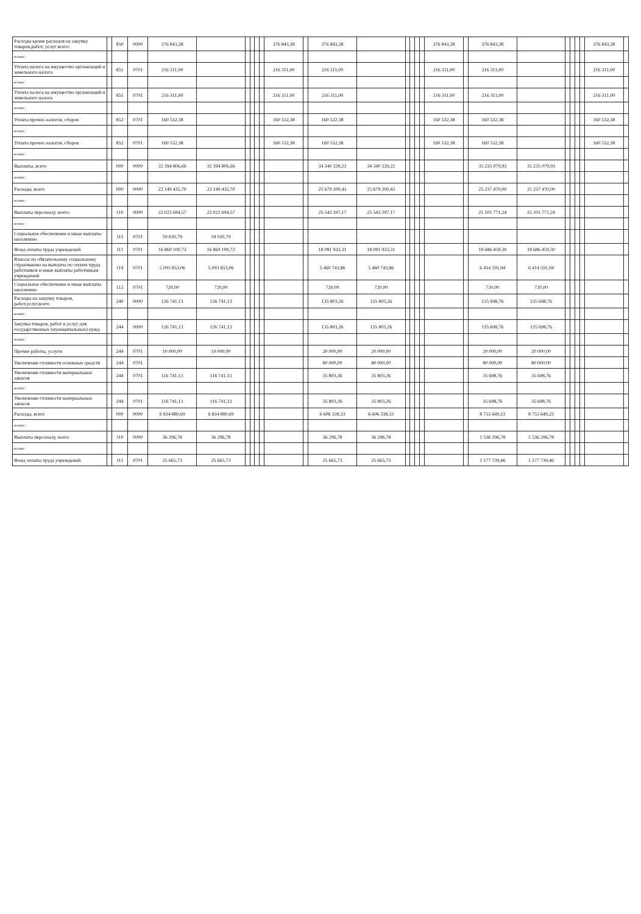| Расходы кроме расходов на закупку товаров,работ, услуг всего: | | 850 | 0000 | 376 843,38 | | | | | | 376 843,38 | | 376 843,38 | | | | | | 376 843,38 | | 376 843,38 | | | | | | 376 843,38 | |
| из них: | | | | | | | | | | | | | | | | | | | | | | | | | | | |
| Уплата налога на имущество организаций и земельного налога | | 851 | 0701 | 216 311,00 | | | | | | 216 311,00 | | 216 311,00 | | | | | | 216 311,00 | | 216 311,00 | | | | | | 216 311,00 | |
| из них: | | | | | | | | | | | | | | | | | | | | | | | | | | | |
| Уплата налога на имущество организаций и земельного налога | | 851 | 0701 | 216 311,00 | | | | | | 216 311,00 | | 216 311,00 | | | | | | 216 311,00 | | 216 311,00 | | | | | | 216 311,00 | |
| из них: | | | | | | | | | | | | | | | | | | | | | | | | | | | |
| Уплата прочих налогов, сборов | | 852 | 0701 | 160 532,38 | | | | | | 160 532,38 | | 160 532,38 | | | | | | 160 532,38 | | 160 532,38 | | | | | | 160 532,38 | |
| из них: | | | | | | | | | | | | | | | | | | | | | | | | | | | |
| Уплата прочих налогов, сборов | | 852 | 0701 | 160 532,38 | | | | | | 160 532,38 | | 160 532,38 | | | | | | 160 532,38 | | 160 532,38 | | | | | | 160 532,38 | |
| из них: | | | | | | | | | | | | | | | | | | | | | | | | | | | |
| Выплаты, всего | | 000 | 0000 | 32 394 806,66 | 32 394 806,66 | | | | | | | 34 340 339,22 | 34 340 339,22 | | | | | | | 35 235 079,93 | 35 235 079,93 | | | | | | |
| из них: | | | | | | | | | | | | | | | | | | | | | | | | | | | |
| Расходы, всего | | 000 | 0000 | 22 149 435,70 | 22 149 435,70 | | | | | | | 25 679 200,43 | 25 679 200,43 | | | | | | | 25 237 470,00 | 25 237 470,00 | | | | | | |
| из них: | | | | | | | | | | | | | | | | | | | | | | | | | | | |
| Выплаты персоналу, всего: | | 110 | 0000 | 22 022 694,57 | 22 022 694,57 | | | | | | | 25 543 397,17 | 25 543 397,17 | | | | | | | 25 101 771,24 | 25 101 771,24 | | | | | | |
| из них: | | | | | | | | | | | | | | | | | | | | | | | | | | | |
| Социальное обеспечение и иные выплаты населению | | 111 | 0701 | 59 020,79 | 59 020,79 | | | | | | | | | | | | | | | | | | | | | | |
| Фонд оплаты труда учреждений | | 111 | 0701 | 16 869 100,72 | 16 869 100,72 | | | | | | | 18 081 933,31 | 18 081 933,31 | | | | | | | 18 686 459,30 | 18 686 459,30 | | | | | | |
| Взносы по обязательному социальному страхованию на выплаты по оплате труда работников и иные выплаты работникам учреждений | | 119 | 0701 | 5 093 853,06 | 5 093 853,06 | | | | | | | 5 460 743,86 | 5 460 743,86 | | | | | | | 6 414 591,94 | 6 414 591,94 | | | | | | |
| Социальное обеспечение и иные выплаты населению | | 112 | 0701 | 720,00 | 720,00 | | | | | | | 720,00 | 720,00 | | | | | | | 720,00 | 720,00 | | | | | | |
| Расходы на закупку товаров, работ,услуг,всего | | 240 | 0000 | 126 741,13 | 126 741,13 | | | | | | | 135 803,26 | 135 803,26 | | | | | | | 135 698,76 | 135 698,76 | | | | | | |
| из них: | | | | | | | | | | | | | | | | | | | | | | | | | | | |
| Закупка товаров, работ и услуг для государственных (муниципальных) нужд | | 244 | 0000 | 126 741,13 | 126 741,13 | | | | | | | 135 803,26 | 135 803,26 | | | | | | | 135 698,76 | 135 698,76 | | | | | | |
| из них: | | | | | | | | | | | | | | | | | | | | | | | | | | | |
| Прочие работы, услуги | | 244 | 0701 | 10 000,00 | 10 000,00 | | | | | | | 20 000,00 | 20 000,00 | | | | | | | 20 000,00 | 20 000,00 | | | | | | |
| Увеличение стоимости основных средств | | 244 | 0701 | | | | | | | | | 80 000,00 | 80 000,00 | | | | | | | 80 000,00 | 80 000,00 | | | | | | |
| Увеличение стоимости материальных запасов | | 244 | 0701 | 116 741,13 | 116 741,13 | | | | | | | 35 803,26 | 35 803,26 | | | | | | | 35 698,76 | 35 698,76 | | | | | | |
| из них: | | | | | | | | | | | | | | | | | | | | | | | | | | | |
| Увеличение стоимости материальных запасов | | 244 | 0701 | 116 741,13 | 116 741,13 | | | | | | | 35 803,26 | 35 803,26 | | | | | | | 35 698,76 | 35 698,76 | | | | | | |
| Расходы, всего | | 000 | 0000 | 6 834 880,69 | 6 834 880,69 | | | | | | | 6 606 338,33 | 6 606 338,33 | | | | | | | 8 753 649,23 | 8 753 649,23 | | | | | | |
| из них: | | | | | | | | | | | | | | | | | | | | | | | | | | | |
| Выплаты персоналу, всего: | | 110 | 0000 | 36 296,78 | 36 296,78 | | | | | | | 36 296,78 | 36 296,78 | | | | | | | 1 536 296,78 | 1 536 296,78 | | | | | | |
| из них: | | | | | | | | | | | | | | | | | | | | | | | | | | | |
| Фонд оплаты труда учреждений | | 111 | 0701 | 25 665,73 | 25 665,73 | | | | | | | 25 665,73 | 25 665,73 | | | | | | | 1 177 739,46 | 1 177 739,46 | | | | | | |